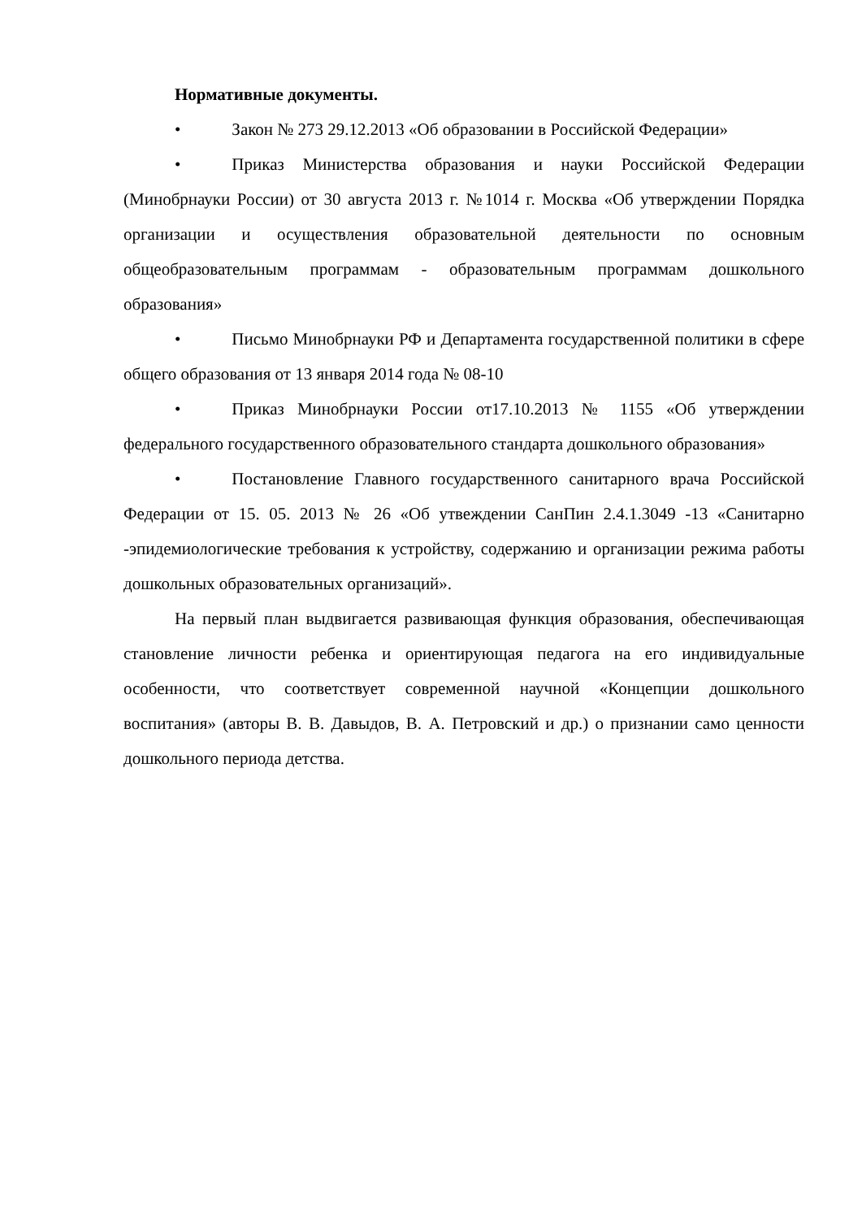Нормативные документы.
• Закон № 273 29.12.2013 «Об образовании в Российской Федерации»
• Приказ Министерства образования и науки Российской Федерации (Минобрнауки России) от 30 августа 2013 г. №1014 г. Москва «Об утверждении Порядка организации и осуществления образовательной деятельности по основным общеобразовательным программам - образовательным программам дошкольного образования»
• Письмо Минобрнауки РФ и Департамента государственной политики в сфере общего образования от 13 января 2014 года № 08-10
• Приказ Минобрнауки России от17.10.2013 № 1155 «Об утверждении федерального государственного образовательного стандарта дошкольного образования»
• Постановление Главного государственного санитарного врача Российской Федерации от 15. 05. 2013 № 26 «Об утвеждении СанПин 2.4.1.3049 -13 «Санитарно -эпидемиологические требования к устройству, содержанию и организации режима работы дошкольных образовательных организаций».
На первый план выдвигается развивающая функция образования, обеспечивающая становление личности ребенка и ориентирующая педагога на его индивидуальные особенности, что соответствует современной научной «Концепции дошкольного воспитания» (авторы В. В. Давыдов, В. А. Петровский и др.) о признании само ценности дошкольного периода детства.